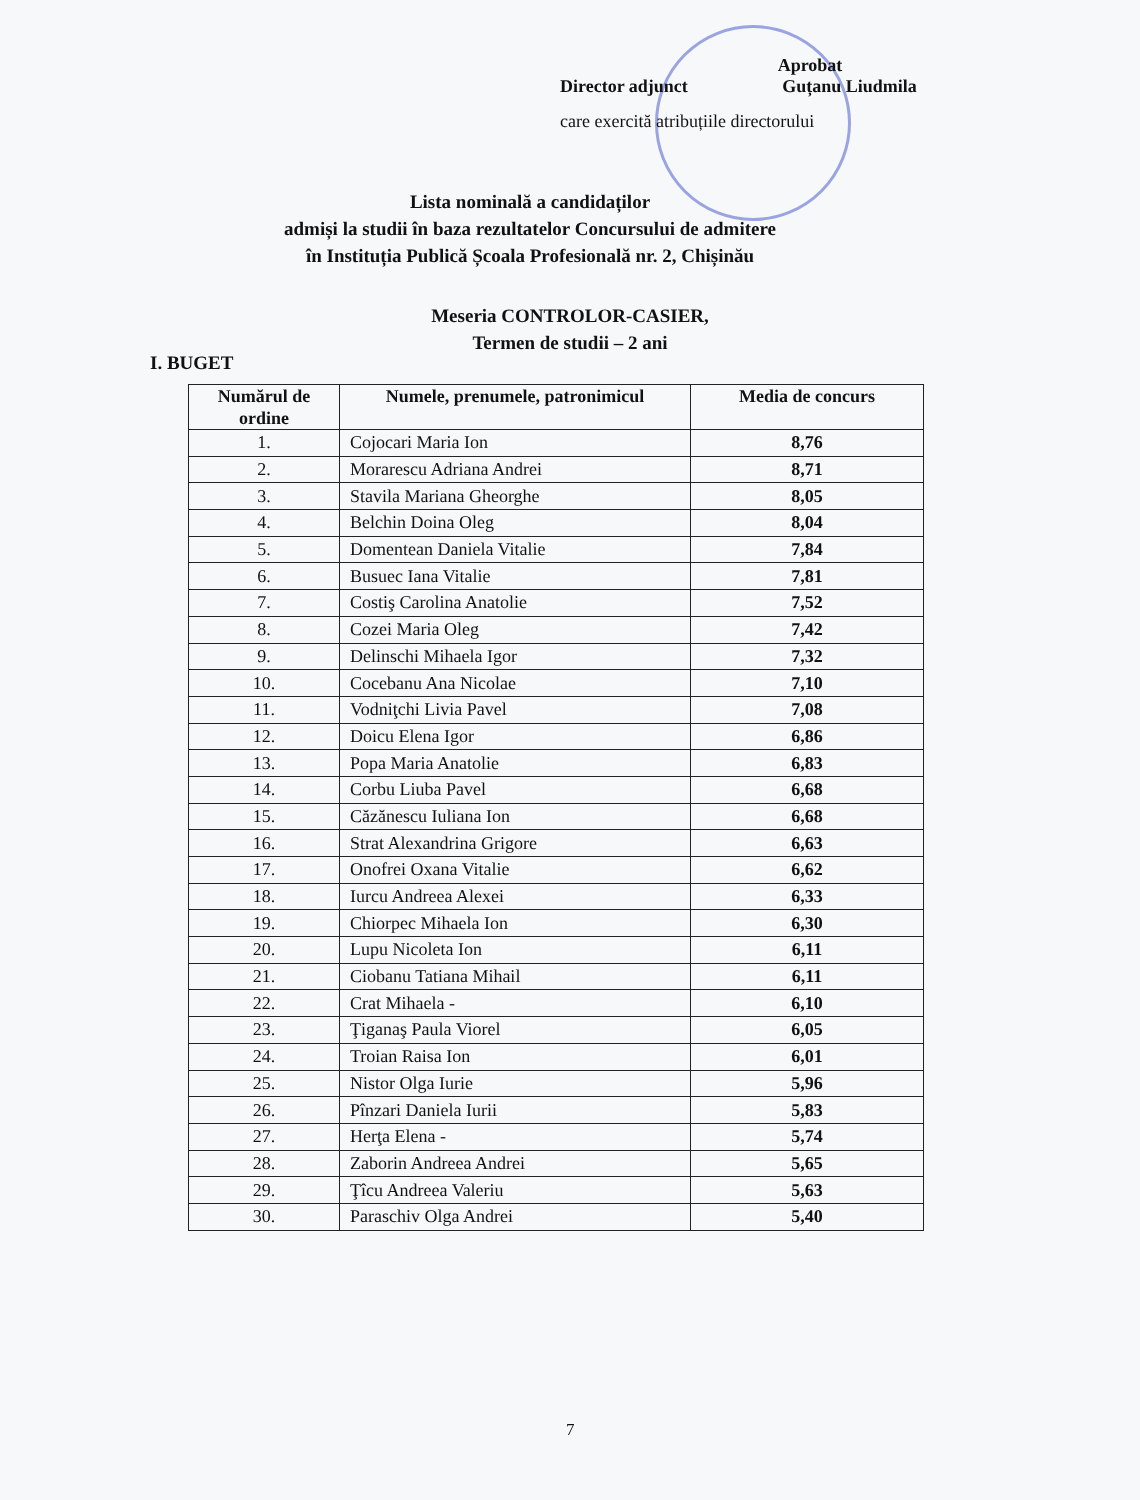Aprobat
Director adjunct Guțanu Liudmila
care exercită atribuțiile directorului
Lista nominală a candidaților
admiși la studii în baza rezultatelor Concursului de admitere
în Instituția Publică Școala Profesională nr. 2, Chișinău
Meseria CONTROLOR-CASIER,
Termen de studii – 2 ani
I. BUGET
| Numărul de ordine | Numele, prenumele, patronimicul | Media de concurs |
| --- | --- | --- |
| 1. | Cojocari Maria Ion | 8,76 |
| 2. | Moraresсu Adriana Andrei | 8,71 |
| 3. | Stavila Mariana Gheorghe | 8,05 |
| 4. | Belchin Doina Oleg | 8,04 |
| 5. | Domentean Daniela Vitalie | 7,84 |
| 6. | Busuec Iana Vitalie | 7,81 |
| 7. | Costiş Carolina Anatolie | 7,52 |
| 8. | Cozei Maria Oleg | 7,42 |
| 9. | Delinschi Mihaela Igor | 7,32 |
| 10. | Cocebanu Ana Nicolae | 7,10 |
| 11. | Vodniţchi Livia Pavel | 7,08 |
| 12. | Doicu Elena Igor | 6,86 |
| 13. | Popa Maria Anatolie | 6,83 |
| 14. | Corbu Liuba Pavel | 6,68 |
| 15. | Căzănescu Iuliana Ion | 6,68 |
| 16. | Strat Alexandrina Grigore | 6,63 |
| 17. | Onofrei Oxana Vitalie | 6,62 |
| 18. | Iurcu Andreea Alexei | 6,33 |
| 19. | Chiorpec Mihaela Ion | 6,30 |
| 20. | Lupu Nicoleta Ion | 6,11 |
| 21. | Ciobanu Tatiana Mihail | 6,11 |
| 22. | Crat Mihaela - | 6,10 |
| 23. | Ţiganaş Paula Viorel | 6,05 |
| 24. | Troian Raisa Ion | 6,01 |
| 25. | Nistor Olga Iurie | 5,96 |
| 26. | Pînzari Daniela Iurii | 5,83 |
| 27. | Herţa Elena - | 5,74 |
| 28. | Zaborin Andreea Andrei | 5,65 |
| 29. | Ţîcu Andreea Valeriu | 5,63 |
| 30. | Paraschiv Olga Andrei | 5,40 |
7